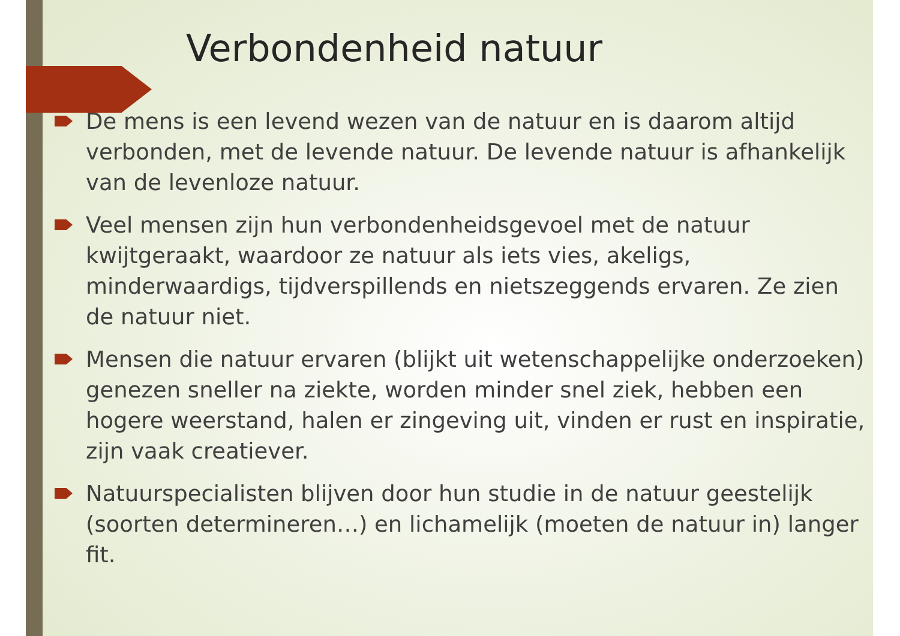Verbondenheid natuur
De mens is een levend wezen van de natuur en is daarom altijd verbonden, met de levende natuur. De levende natuur is afhankelijk van de levenloze natuur.
Veel mensen zijn hun verbondenheidsgevoel met de natuur kwijtgeraakt, waardoor ze natuur als iets vies, akeligs, minderwaardigs, tijdverspillends en nietszeggends ervaren. Ze zien de natuur niet.
Mensen die natuur ervaren (blijkt uit wetenschappelijke onderzoeken) genezen sneller na ziekte, worden minder snel ziek, hebben een hogere weerstand, halen er zingeving uit, vinden er rust en inspiratie, zijn vaak creatiever.
Natuurspecialisten blijven door hun studie in de natuur geestelijk (soorten determineren…) en lichamelijk (moeten de natuur in) langer fit.